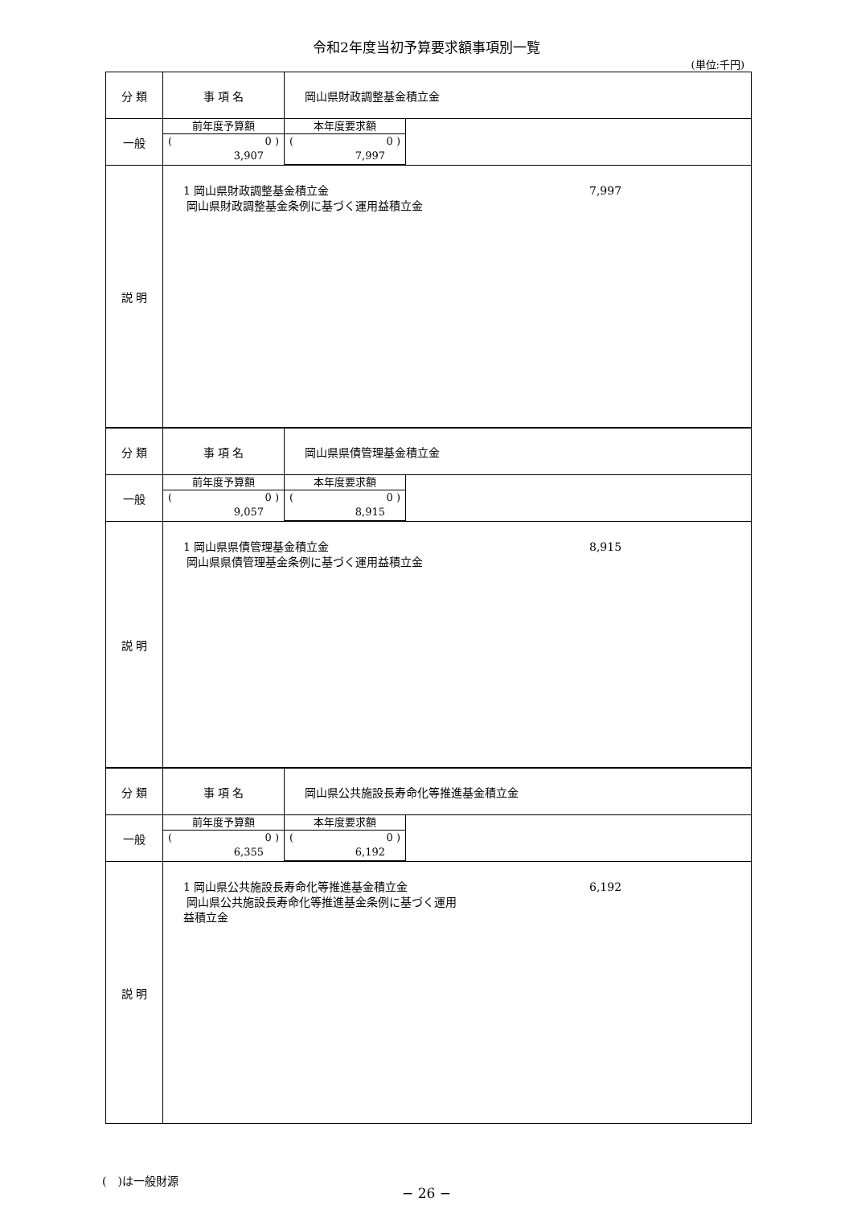令和2年度当初予算要求額事項別一覧
(単位:千円)
分 類 事 項 名 岡山県財政調整基金積立金
一般
前年度予算額
(0 )
3,907
本年度要求額
(0 )
7,997
説 明
1 岡山県財政調整基金積立金 7,997
岡山県財政調整基金条例に基づく運用益積立金
分 類 事 項 名 岡山県県債管理基金積立金
一般
前年度予算額
(0 )
9,057
本年度要求額
(0 )
8,915
説 明
1 岡山県県債管理基金積立金 8,915
岡山県県債管理基金条例に基づく運用益積立金
分 類 事 項 名 岡山県公共施設長寿命化等推進基金積立金
一般
前年度予算額
(0 )
6,355
本年度要求額
(0 )
6,192
説 明
1 岡山県公共施設長寿命化等推進基金積立金 6,192
岡山県公共施設長寿命化等推進基金条例に基づく運用
益積立金
(　)は一般財源
− 26 −